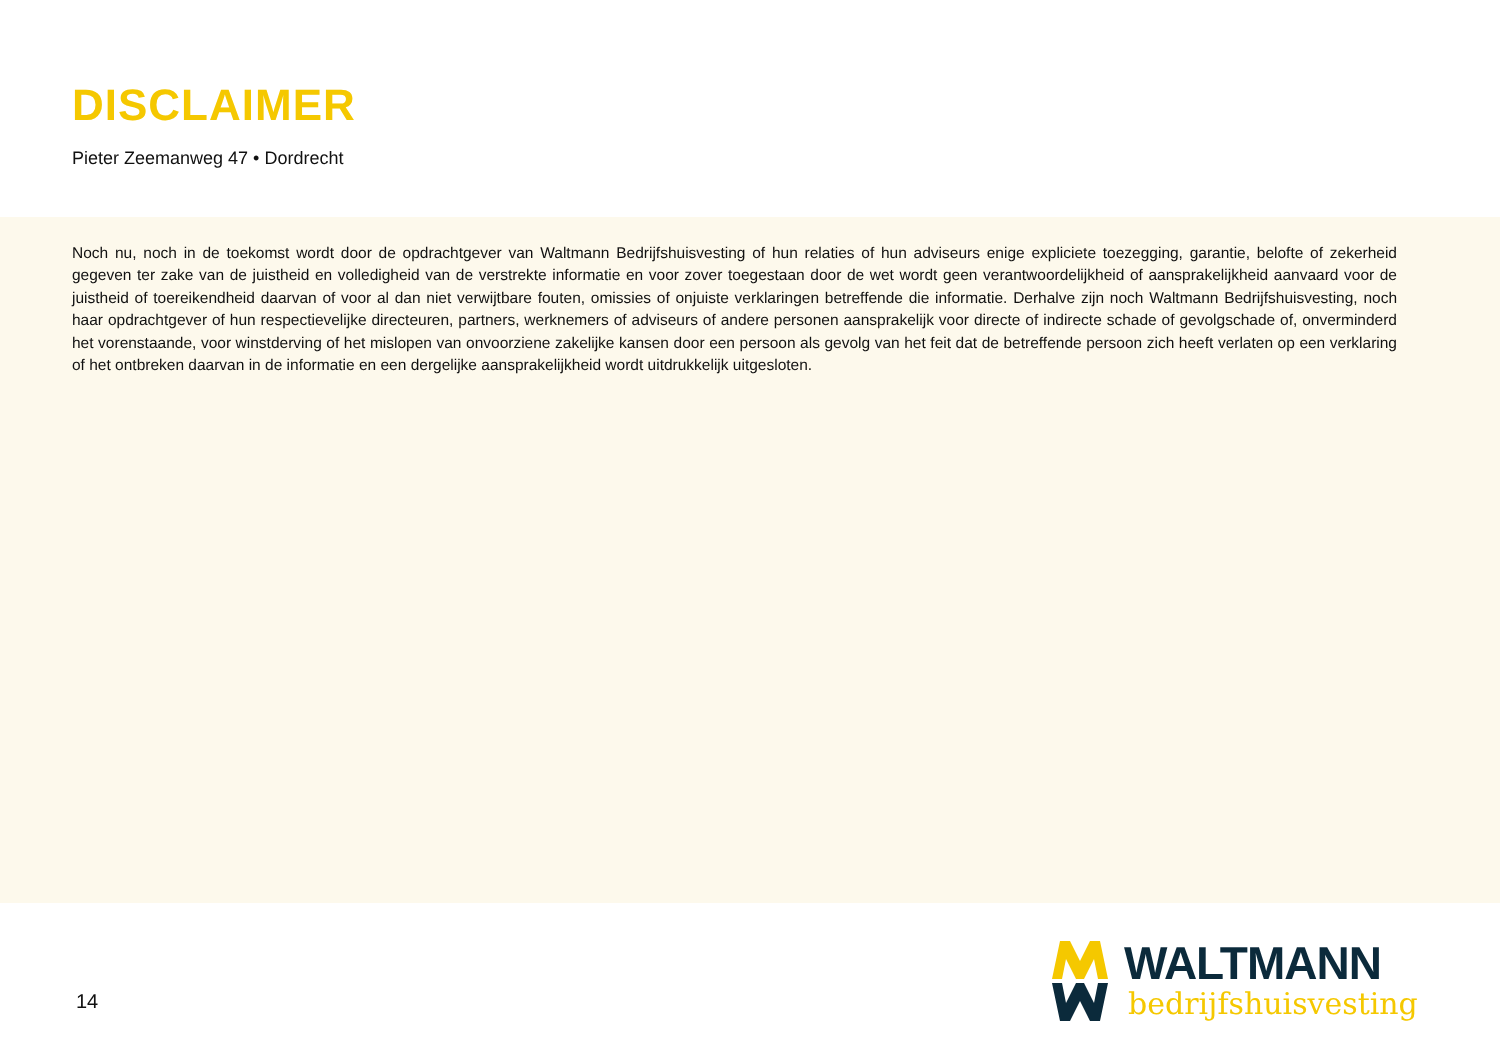DISCLAIMER
Pieter Zeemanweg 47 • Dordrecht
Noch nu, noch in de toekomst wordt door de opdrachtgever van Waltmann Bedrijfshuisvesting of hun relaties of hun adviseurs enige expliciete toezegging, garantie, belofte of zekerheid gegeven ter zake van de juistheid en volledigheid van de verstrekte informatie en voor zover toegestaan door de wet wordt geen verantwoordelijkheid of aansprakelijkheid aanvaard voor de juistheid of toereikendheid daarvan of voor al dan niet verwijtbare fouten, omissies of onjuiste verklaringen betreffende die informatie. Derhalve zijn noch Waltmann Bedrijfshuisvesting, noch haar opdrachtgever of hun respectievelijke directeuren, partners, werknemers of adviseurs of andere personen aansprakelijk voor directe of indirecte schade of gevolgschade of, onverminderd het vorenstaande, voor winstderving of het mislopen van onvoorziene zakelijke kansen door een persoon als gevolg van het feit dat de betreffende persoon zich heeft verlaten op een verklaring of het ontbreken daarvan in de informatie en een dergelijke aansprakelijkheid wordt uitdrukkelijk uitgesloten.
14
WALTMANN
bedrijfshuisvesting